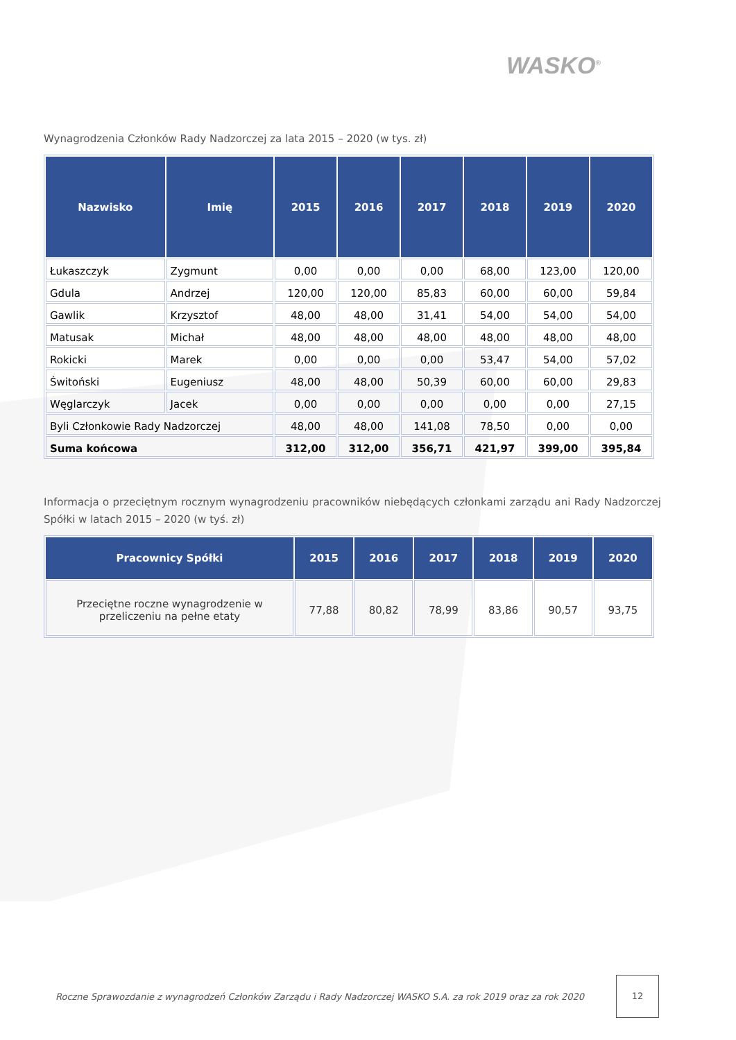WASKO<sup>®</sup>
Wynagrodzenia Członków Rady Nadzorczej za lata 2015 – 2020 (w tys. zł)
| Nazwisko | Imię | 2015 | 2016 | 2017 | 2018 | 2019 | 2020 |
| --- | --- | --- | --- | --- | --- | --- | --- |
| Łukaszczyk | Zygmunt | 0,00 | 0,00 | 0,00 | 68,00 | 123,00 | 120,00 |
| Gdula | Andrzej | 120,00 | 120,00 | 85,83 | 60,00 | 60,00 | 59,84 |
| Gawlik | Krzysztof | 48,00 | 48,00 | 31,41 | 54,00 | 54,00 | 54,00 |
| Matusak | Michał | 48,00 | 48,00 | 48,00 | 48,00 | 48,00 | 48,00 |
| Rokicki | Marek | 0,00 | 0,00 | 0,00 | 53,47 | 54,00 | 57,02 |
| Świtoński | Eugeniusz | 48,00 | 48,00 | 50,39 | 60,00 | 60,00 | 29,83 |
| Węglarczyk | Jacek | 0,00 | 0,00 | 0,00 | 0,00 | 0,00 | 27,15 |
| Byli Członkowie Rady Nadzorczej | | 48,00 | 48,00 | 141,08 | 78,50 | 0,00 | 0,00 |
| Suma końcowa | | 312,00 | 312,00 | 356,71 | 421,97 | 399,00 | 395,84 |
Informacja o przeciętnym rocznym wynagrodzeniu pracowników niebędących członkami zarządu ani Rady Nadzorczej Spółki w latach 2015 – 2020 (w tyś. zł)
| Pracownicy Spółki | 2015 | 2016 | 2017 | 2018 | 2019 | 2020 |
| --- | --- | --- | --- | --- | --- | --- |
| Przeciętne roczne wynagrodzenie w przeliczeniu na pełne etaty | 77,88 | 80,82 | 78,99 | 83,86 | 90,57 | 93,75 |
Roczne Sprawozdanie z wynagrodzeń Członków Zarządu i Rady Nadzorczej WASKO S.A. za rok 2019 oraz za rok 2020
12